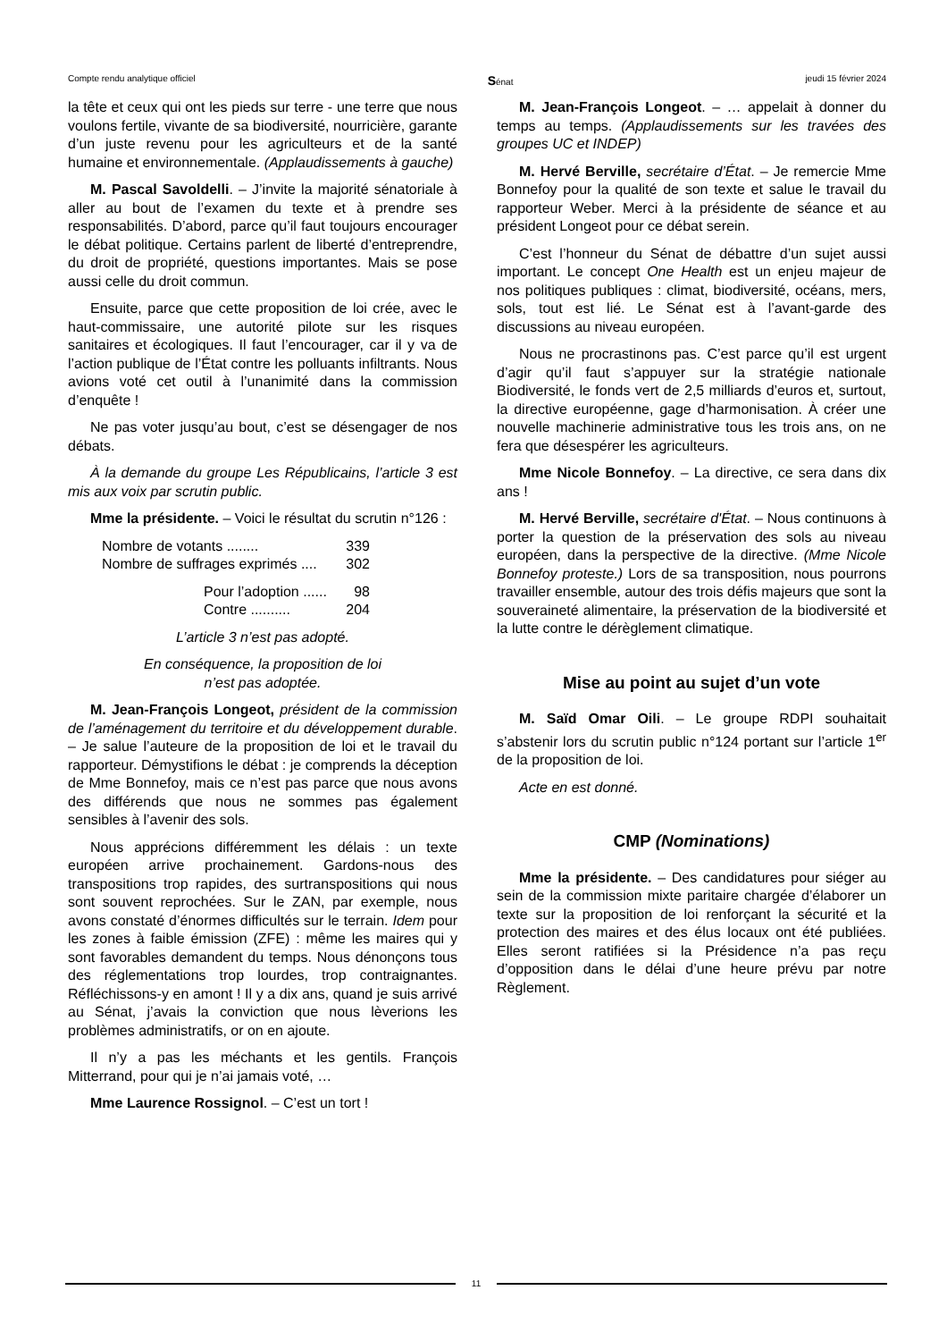Compte rendu analytique officiel Sénat jeudi 15 février 2024
la tête et ceux qui ont les pieds sur terre - une terre que nous voulons fertile, vivante de sa biodiversité, nourricière, garante d’un juste revenu pour les agriculteurs et de la santé humaine et environnementale. (Applaudissements à gauche)
M. Pascal Savoldelli. – J’invite la majorité sénatoriale à aller au bout de l’examen du texte et à prendre ses responsabilités. D’abord, parce qu’il faut toujours encourager le débat politique. Certains parlent de liberté d’entreprendre, du droit de propriété, questions importantes. Mais se pose aussi celle du droit commun.
Ensuite, parce que cette proposition de loi crée, avec le haut-commissaire, une autorité pilote sur les risques sanitaires et écologiques. Il faut l’encourager, car il y va de l’action publique de l’État contre les polluants infiltrants. Nous avions voté cet outil à l’unanimité dans la commission d’enquête !
Ne pas voter jusqu’au bout, c’est se désengager de nos débats.
À la demande du groupe Les Républicains, l’article 3 est mis aux voix par scrutin public.
Mme la présidente. – Voici le résultat du scrutin n°126 :
Nombre de votants ........ 339
Nombre de suffrages exprimés .... 302
Pour l’adoption ...... 98
Contre .......... 204
L’article 3 n’est pas adopté.
En conséquence, la proposition de loi
n’est pas adoptée.
M. Jean-François Longeot, président de la commission de l’aménagement du territoire et du développement durable. – Je salue l’auteure de la proposition de loi et le travail du rapporteur. Démystifions le débat : je comprends la déception de Mme Bonnefoy, mais ce n’est pas parce que nous avons des différends que nous ne sommes pas également sensibles à l’avenir des sols.
Nous apprécions différemment les délais : un texte européen arrive prochainement. Gardons-nous des transpositions trop rapides, des surtranspositions qui nous sont souvent reprochées. Sur le ZAN, par exemple, nous avons constaté d’énormes difficultés sur le terrain. Idem pour les zones à faible émission (ZFE) : même les maires qui y sont favorables demandent du temps. Nous dénonçons tous des réglementations trop lourdes, trop contraignantes. Réfléchissons-y en amont ! Il y a dix ans, quand je suis arrivé au Sénat, j’avais la conviction que nous lèverions les problèmes administratifs, or on en ajoute.
Il n’y a pas les méchants et les gentils. François Mitterrand, pour qui je n’ai jamais voté, …
Mme Laurence Rossignol. – C’est un tort !
M. Jean-François Longeot. – … appelait à donner du temps au temps. (Applaudissements sur les travées des groupes UC et INDEP)
M. Hervé Berville, secrétaire d’État. – Je remercie Mme Bonnefoy pour la qualité de son texte et salue le travail du rapporteur Weber. Merci à la présidente de séance et au président Longeot pour ce débat serein.
C’est l’honneur du Sénat de débattre d’un sujet aussi important. Le concept One Health est un enjeu majeur de nos politiques publiques : climat, biodiversité, océans, mers, sols, tout est lié. Le Sénat est à l’avant-garde des discussions au niveau européen.
Nous ne procrastinons pas. C’est parce qu’il est urgent d’agir qu’il faut s’appuyer sur la stratégie nationale Biodiversité, le fonds vert de 2,5 milliards d’euros et, surtout, la directive européenne, gage d’harmonisation. À créer une nouvelle machinerie administrative tous les trois ans, on ne fera que désespérer les agriculteurs.
Mme Nicole Bonnefoy. – La directive, ce sera dans dix ans !
M. Hervé Berville, secrétaire d'État. – Nous continuons à porter la question de la préservation des sols au niveau européen, dans la perspective de la directive. (Mme Nicole Bonnefoy proteste.) Lors de sa transposition, nous pourrons travailler ensemble, autour des trois défis majeurs que sont la souveraineté alimentaire, la préservation de la biodiversité et la lutte contre le dérèglement climatique.
Mise au point au sujet d’un vote
M. Saïd Omar Oili. – Le groupe RDPI souhaitait s’abstenir lors du scrutin public n°124 portant sur l’article 1<sup>er</sup> de la proposition de loi.
Acte en est donné.
CMP (Nominations)
Mme la présidente. – Des candidatures pour siéger au sein de la commission mixte paritaire chargée d’élaborer un texte sur la proposition de loi renforçant la sécurité et la protection des maires et des élus locaux ont été publiées. Elles seront ratifiées si la Présidence n’a pas reçu d’opposition dans le délai d’une heure prévu par notre Règlement.
11